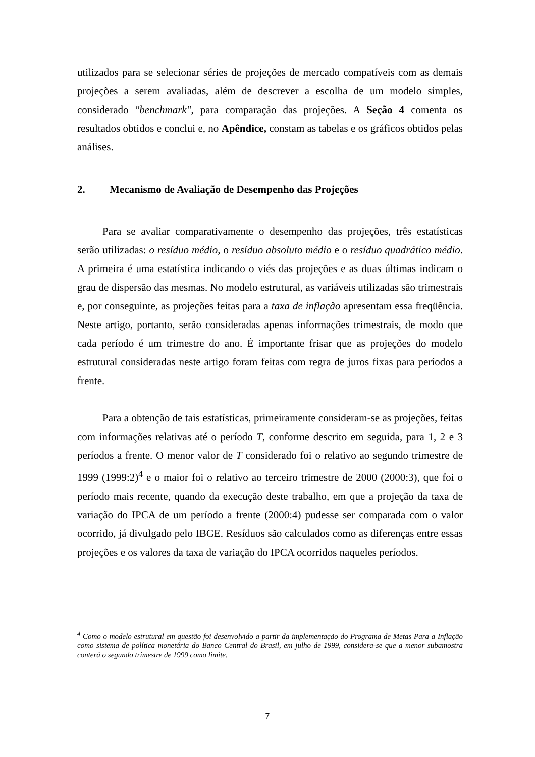utilizados para se selecionar séries de projeções de mercado compatíveis com as demais projeções a serem avaliadas, além de descrever a escolha de um modelo simples, considerado "benchmark", para comparação das projeções. A Seção 4 comenta os resultados obtidos e conclui e, no Apêndice, constam as tabelas e os gráficos obtidos pelas análises.
2. Mecanismo de Avaliação de Desempenho das Projeções
Para se avaliar comparativamente o desempenho das projeções, três estatísticas serão utilizadas: o resíduo médio, o resíduo absoluto médio e o resíduo quadrático médio. A primeira é uma estatística indicando o viés das projeções e as duas últimas indicam o grau de dispersão das mesmas. No modelo estrutural, as variáveis utilizadas são trimestrais e, por conseguinte, as projeções feitas para a taxa de inflação apresentam essa freqüência. Neste artigo, portanto, serão consideradas apenas informações trimestrais, de modo que cada período é um trimestre do ano. É importante frisar que as projeções do modelo estrutural consideradas neste artigo foram feitas com regra de juros fixas para períodos a frente.
Para a obtenção de tais estatísticas, primeiramente consideram-se as projeções, feitas com informações relativas até o período T, conforme descrito em seguida, para 1, 2 e 3 períodos a frente. O menor valor de T considerado foi o relativo ao segundo trimestre de 1999 (1999:2)<sup>4</sup> e o maior foi o relativo ao terceiro trimestre de 2000 (2000:3), que foi o período mais recente, quando da execução deste trabalho, em que a projeção da taxa de variação do IPCA de um período a frente (2000:4) pudesse ser comparada com o valor ocorrido, já divulgado pelo IBGE. Resíduos são calculados como as diferenças entre essas projeções e os valores da taxa de variação do IPCA ocorridos naqueles períodos.
<sup>4</sup> Como o modelo estrutural em questão foi desenvolvido a partir da implementação do Programa de Metas Para a Inflação como sistema de política monetária do Banco Central do Brasil, em julho de 1999, considera-se que a menor subamostra conterá o segundo trimestre de 1999 como limite.
7